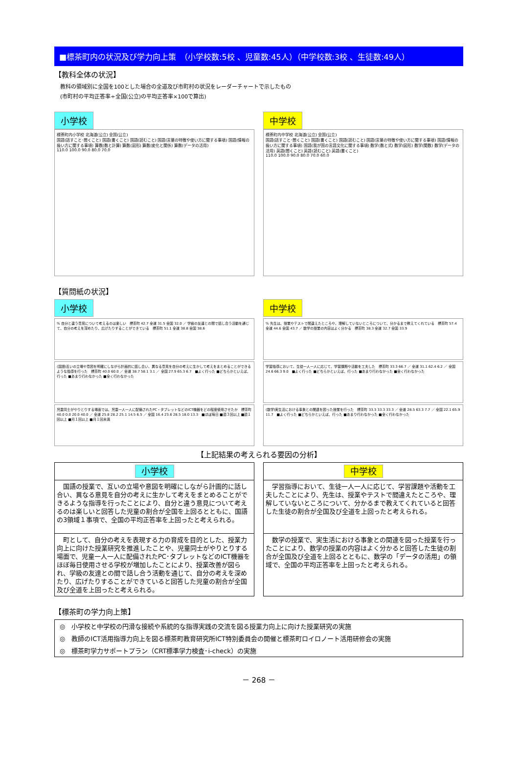■標茶町内の状況及び学力向上策　（小学校数:5校 、児童数:45人）（中学校数:3校 、生徒数:49人）
【教科全体の状況】
教科の領域別に全国を100とした場合の全道及び市町村の状況をレーダーチャートで示したもの
(市町村の平均正答率÷全国(公立)の平均正答率×100で算出)
小学校
標茶町内小学校 北海道(公立) 全国(公立)
国語(話すこと･聞くこと) 国語(書くこと) 国語(読むこと) 国語(言葉の特徴や使い方に関する事項) 国語(情報の扱い方に関する事項) 算数(数と計算) 算数(図形) 算数(変化と関係) 算数(データの活用)
110.0 100.0 90.0 80.0 70.0
中学校
標茶町内中学校 北海道(公立) 全国(公立)
国語(話すこと･聞くこと) 国語(書くこと) 国語(読むこと) 国語(言葉の特徴や使い方に関する事項) 国語(情報の扱い方に関する事項) 国語(我が国の言語文化に関する事項) 数学(数と式) 数学(図形) 数学(関数) 数学(データの活用) 英語(聞くこと) 英語(読むこと) 英語(書くこと)
110.0 100.0 90.0 80.0 70.0 60.0
【質問紙の状況】
小学校
% 自分と違う意見について考えるのは楽しい　標茶町 42.7 全道 31.5 全国 32.0 ／ 学級の友達との間で話し合う活動を通じて、自分の考えを深めたり、広げたりすることができている　標茶町 51.1 全道 38.8 全国 38.6
(国語)互いの立場や意図を明確にしながら計画的に話し合い、異なる意見を自分の考えに生かして考えをまとめることができるような指導を行った　標茶町 40.0 60.0 ／ 全道 38.7 58.1 3.1 ／ 全国 27.9 65.3 6.7　■よく行った ■どちらかといえば、行った ■あまり行わなかった ■全く行わなかった
児童同士がやりとりする場面では、児童一人一人に配備されたPC・タブレットなどのICT機器をどの程度使用させたか　標茶町 40.0 0.0 20.0 40.0 ／ 全道 25.8 28.2 25.1 14.5 6.5 ／ 全国 16.4 23.6 28.5 18.0 13.3　■ほぼ毎日 ■週３回以上 ■週１回以上 ■月１回以上 ■月１回未満
中学校
% 先生は、授業やテストで間違えたところや、理解していないところについて、分かるまで教えてくれている　標茶町 57.4 全道 44.6 全国 43.7 ／ 数学の授業の内容はよく分かる　標茶町 38.3 全道 32.7 全国 33.9
学習指導において、生徒一人一人に応じて、学習課題や活動を工夫した　標茶町 33.3 66.7 ／ 全道 31.1 62.4 6.2 ／ 全国 24.6 66.3 9.0　■よく行った ■どちらかといえば、行った ■あまり行わなかった ■全く行わなかった
(数学)実生活における事象との関連を図った授業を行った　標茶町 33.3 33.3 33.3 ／ 全道 28.5 63.3 7.7 ／ 全国 22.1 65.9 11.7　■よく行った ■どちらかといえば、行った ■あまり行わなかった ■全く行わなかった
【上記結果の考えられる要因の分析】
小学校
　国語の授業で、互いの立場や意図を明確にしながら計画的に話し合い、異なる意見を自分の考えに生かして考えをまとめることができるような指導を行ったことにより、自分と違う意見について考えるのは楽しいと回答した児童の割合が全国を上回るとともに、国語の3領域１事項で、全国の平均正答率を上回ったと考えられる。
　町として、自分の考えを表現する力の育成を目的とした、授業力向上に向けた授業研究を推進したことや、児童同士がやりとりする場面で、児童一人一人に配備されたPC･タブレットなどのICT機器をほぼ毎日使用させる学校が増加したことにより、授業改善が図られ、学級の友達との間で話し合う活動を通じて、自分の考えを深めたり、広げたりすることができていると回答した児童の割合が全国及び全道を上回ったと考えられる。
中学校
　学習指導において、生徒一人一人に応じて、学習課題や活動を工夫したことにより、先生は、授業やテストで間違えたところや、理解していないところについて、分かるまで教えてくれていると回答した生徒の割合が全国及び全道を上回ったと考えられる。
　数学の授業で、実生活における事象との関連を図った授業を行ったことにより、数学の授業の内容はよく分かると回答した生徒の割合が全国及び全道を上回るとともに、数学の「データの活用」の領域で、全国の平均正答率を上回ったと考えられる。
【標茶町の学力向上策】
| ◎ 小学校と中学校の円滑な接続や系統的な指導実践の交流を図る授業力向上に向けた授業研究の実施 |
| ◎ 教師のICT活用指導力向上を図る標茶町教育研究所ICT特別委員会の開催と標茶町ロイロノート活用研修会の実施 |
| ◎ 標茶町学力サポートプラン（CRT標準学力検査･i-check）の実施 |
－ 268 －